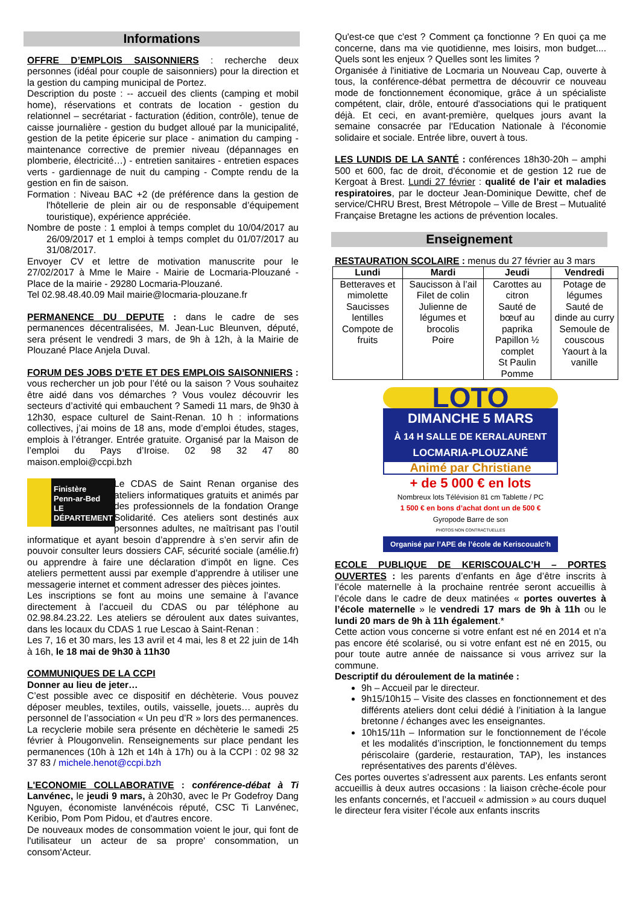Informations
OFFRE D’EMPLOIS SAISONNIERS : recherche deux personnes (idéal pour couple de saisonniers) pour la direction et la gestion du camping municipal de Portez.
Description du poste : -- accueil des clients (camping et mobil home), réservations et contrats de location - gestion du relationnel – secrétariat - facturation (édition, contrôle), tenue de caisse journalière - gestion du budget alloué par la municipalité, gestion de la petite épicerie sur place - animation du camping - maintenance corrective de premier niveau (dépannages en plomberie, électricité…) - entretien sanitaires - entretien espaces verts - gardiennage de nuit du camping - Compte rendu de la gestion en fin de saison.
Formation : Niveau BAC +2 (de préférence dans la gestion de l'hôtellerie de plein air ou de responsable d’équipement touristique), expérience appréciée.
Nombre de poste : 1 emploi à temps complet du 10/04/2017 au 26/09/2017 et 1 emploi à temps complet du 01/07/2017 au 31/08/2017.
Envoyer CV et lettre de motivation manuscrite pour le 27/02/2017 à Mme le Maire - Mairie de Locmaria-Plouzané - Place de la mairie - 29280 Locmaria-Plouzané.
Tel 02.98.48.40.09 Mail mairie@locmaria-plouzane.fr
PERMANENCE DU DEPUTE : dans le cadre de ses permanences décentralisées, M. Jean-Luc Bleunven, député, sera présent le vendredi 3 mars, de 9h à 12h, à la Mairie de Plouzané Place Anjela Duval.
FORUM DES JOBS D’ETE ET DES EMPLOIS SAISONNIERS : vous rechercher un job pour l’été ou la saison ? Vous souhaitez être aidé dans vos démarches ? Vous voulez découvrir les secteurs d’activité qui embauchent ? Samedi 11 mars, de 9h30 à 12h30, espace culturel de Saint-Renan. 10 h : informations collectives, j’ai moins de 18 ans, mode d’emploi études, stages, emplois à l’étranger. Entrée gratuite. Organisé par la Maison de l’emploi du Pays d’Iroise. 02 98 32 47 80 maison.emploi@ccpi.bzh
Finistère
Penn-ar-Bed
LE DÉPARTEMENT
Le CDAS de Saint Renan organise des ateliers informatiques gratuits et animés par des professionnels de la fondation Orange Solidarité. Ces ateliers sont destinés aux personnes adultes, ne maîtrisant pas l’outil informatique et ayant besoin d’apprendre à s’en servir afin de pouvoir consulter leurs dossiers CAF, sécurité sociale (amélie.fr) ou apprendre à faire une déclaration d’impôt en ligne. Ces ateliers permettent aussi par exemple d’apprendre à utiliser une messagerie internet et comment adresser des pièces jointes.
Les inscriptions se font au moins une semaine à l’avance directement à l’accueil du CDAS ou par téléphone au 02.98.84.23.22. Les ateliers se déroulent aux dates suivantes, dans les locaux du CDAS 1 rue Lescao à Saint-Renan :
Les 7, 16 et 30 mars, les 13 avril et 4 mai, les 8 et 22 juin de 14h à 16h, le 18 mai de 9h30 à 11h30
COMMUNIQUES DE LA CCPI
Donner au lieu de jeter…
C’est possible avec ce dispositif en déchèterie. Vous pouvez déposer meubles, textiles, outils, vaisselle, jouets… auprès du personnel de l’association « Un peu d’R » lors des permanences.
La recyclerie mobile sera présente en déchèterie le samedi 25 février à Plougonvelin. Renseignements sur place pendant les permanences (10h à 12h et 14h à 17h) ou à la CCPI : 02 98 32 37 83 / michele.henot@ccpi.bzh
L'ECONOMIE COLLABORATIVE : conférence-débat à Ti Lanvénec, le jeudi 9 mars, à 20h30, avec le Pr Godefroy Dang Nguyen, économiste lanvénécois réputé, CSC Ti Lanvénec, Keribio, Pom Pom Pidou, et d'autres encore.
De nouveaux modes de consommation voient le jour, qui font de l'utilisateur un acteur de sa propre' consommation, un consom'Acteur.
Qu'est-ce que c'est ? Comment ça fonctionne ? En quoi ça me concerne, dans ma vie quotidienne, mes loisirs, mon budget.... Quels sont les enjeux ? Quelles sont les limites ?
Organisée à l'initiative de Locmaria un Nouveau Cap, ouverte à tous, la conférence-débat permettra de découvrir ce nouveau mode de fonctionnement économique, grâce à un spécialiste compétent, clair, drôle, entouré d'associations qui le pratiquent déjà. Et ceci, en avant-première, quelques jours avant la semaine consacrée par l'Education Nationale à l'économie solidaire et sociale. Entrée libre, ouvert à tous.
LES LUNDIS DE LA SANTÉ : conférences 18h30-20h – amphi 500 et 600, fac de droit, d'économie et de gestion 12 rue de Kergoat à Brest. Lundi 27 février : qualité de l’air et maladies respiratoires, par le docteur Jean-Dominique Dewitte, chef de service/CHRU Brest, Brest Métropole – Ville de Brest – Mutualité Française Bretagne les actions de prévention locales.
Enseignement
RESTAURATION SCOLAIRE : menus du 27 février au 3 mars
| Lundi | Mardi | Jeudi | Vendredi |
| --- | --- | --- | --- |
| Betteraves et mimolette Saucisses lentilles Compote de fruits | Saucisson à l’ail Filet de colin Julienne de légumes et brocolis Poire | Carottes au citron Sauté de bœuf au paprika Papillon ½ complet St Paulin Pomme | Potage de légumes Sauté de dinde au curry Semoule de couscous Yaourt à la vanille |
LOTO
DIMANCHE 5 MARS
À 14 H SALLE DE KERALAURENT
LOCMARIA-PLOUZANÉ
Animé par Christiane
+ de 5 000 € en lots
Nombreux lots Télévision 81 cm Tablette / PC
1 500 € en bons d’achat dont un de 500 €
Gyropode Barre de son
PHOTOS NON CONTRACTUELLES
Organisé par l’APE de l’école de Keriscoualc’h
ECOLE PUBLIQUE DE KERISCOUALC’H – PORTES OUVERTES : les parents d’enfants en âge d’être inscrits à l’école maternelle à la prochaine rentrée seront accueillis à l’école dans le cadre de deux matinées « portes ouvertes à l’école maternelle » le vendredi 17 mars de 9h à 11h ou le lundi 20 mars de 9h à 11h également.*
Cette action vous concerne si votre enfant est né en 2014 et n’a pas encore été scolarisé, ou si votre enfant est né en 2015, ou pour toute autre année de naissance si vous arrivez sur la commune.
Descriptif du déroulement de la matinée :
9h – Accueil par le directeur.
9h15/10h15 – Visite des classes en fonctionnement et des différents ateliers dont celui dédié à l’initiation à la langue bretonne / échanges avec les enseignantes.
10h15/11h – Information sur le fonctionnement de l’école et les modalités d’inscription, le fonctionnement du temps périscolaire (garderie, restauration, TAP), les instances représentatives des parents d’élèves.
Ces portes ouvertes s’adressent aux parents. Les enfants seront accueillis à deux autres occasions : la liaison crèche-école pour les enfants concernés, et l’accueil « admission » au cours duquel le directeur fera visiter l’école aux enfants inscrits